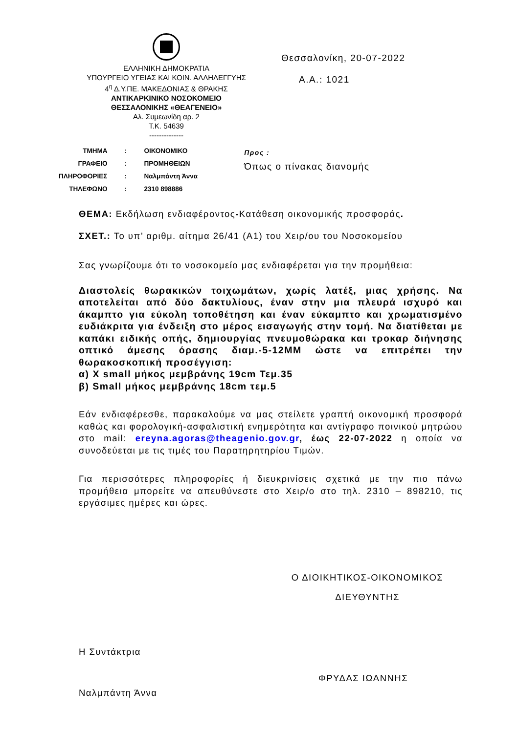ΕΛΛΗΝΙΚΗ ΔΗΜΟΚΡΑΤΙΑ
ΥΠΟΥΡΓΕΙΟ ΥΓΕΙΑΣ ΚΑΙ ΚΟΙΝ. ΑΛΛΗΛΕΓΓΥΗΣ
4<sup>η</sup> Δ.Υ.ΠΕ. ΜΑΚΕΔΟΝΙΑΣ & ΘΡΑΚΗΣ
ΑΝΤΙΚΑΡΚΙΝΙΚΟ ΝΟΣΟΚΟΜΕΙΟ
ΘΕΣΣΑΛΟΝΙΚΗΣ «ΘΕΑΓΕΝΕΙΟ»
Αλ. Συμεωνίδη αρ. 2
Τ.Κ. 54639
--------------
Θεσσαλονίκη, 20-07-2022
Α.Α.: 1021
| ΤΜΗΜΑ | : | ΟΙΚΟΝΟΜΙΚΟ |
| ΓΡΑΦΕΙΟ | : | ΠΡΟΜΗΘΕΙΩΝ |
| ΠΛΗΡΟΦΟΡΙΕΣ | : | Ναλμπάντη Άννα |
| ΤΗΛΕΦΩΝΟ | : | 2310 898886 |
Προς :
Όπως ο πίνακας διανομής
ΘΕΜΑ: Εκδήλωση ενδιαφέροντος-Κατάθεση οικονομικής προσφοράς.
ΣΧΕΤ.: Το υπ’ αριθμ. αίτημα 26/41 (Α1) του Χειρ/ου του Νοσοκομείου
Σας γνωρίζουμε ότι το νοσοκομείο μας ενδιαφέρεται για την προμήθεια:
Διαστολείς θωρακικών τοιχωμάτων, χωρίς λατέξ, μιας χρήσης. Να αποτελείται από δύο δακτυλίους, έναν στην μια πλευρά ισχυρό και άκαμπτο για εύκολη τοποθέτηση και έναν εύκαμπτο και χρωματισμένο ευδιάκριτα για ένδειξη στο μέρος εισαγωγής στην τομή. Να διατίθεται με καπάκι ειδικής οπής, δημιουργίας πνευμοθώρακα και τροκαρ διήνησης οπτικό άμεσης όρασης διαμ.-5-12MM ώστε να επιτρέπει την θωρακοσκοπική προσέγγιση:
α) X small μήκος μεμβράνης 19cm Τεμ.35
β) Small μήκος μεμβράνης 18cm τεμ.5
Εάν ενδιαφέρεσθε, παρακαλούμε να μας στείλετε γραπτή οικονομική προσφορά καθώς και φορολογική-ασφαλιστική ενημερότητα και αντίγραφο ποινικού μητρώου στο mail: ereyna.agoras@theagenio.gov.gr, έως 22-07-2022 η οποία να συνοδεύεται με τις τιμές του Παρατηρητηρίου Τιμών.
Για περισσότερες πληροφορίες ή διευκρινίσεις σχετικά με την πιο πάνω προμήθεια μπορείτε να απευθύνεστε στο Χειρ/ο στο τηλ. 2310 – 898210, τις εργάσιμες ημέρες και ώρες.
Ο ΔΙΟΙΚΗΤΙΚΟΣ-ΟΙΚΟΝΟΜΙΚΟΣ
ΔΙΕΥΘΥΝΤΗΣ
Η Συντάκτρια
Ναλμπάντη Άννα
ΦΡΥΔΑΣ ΙΩΑΝΝΗΣ